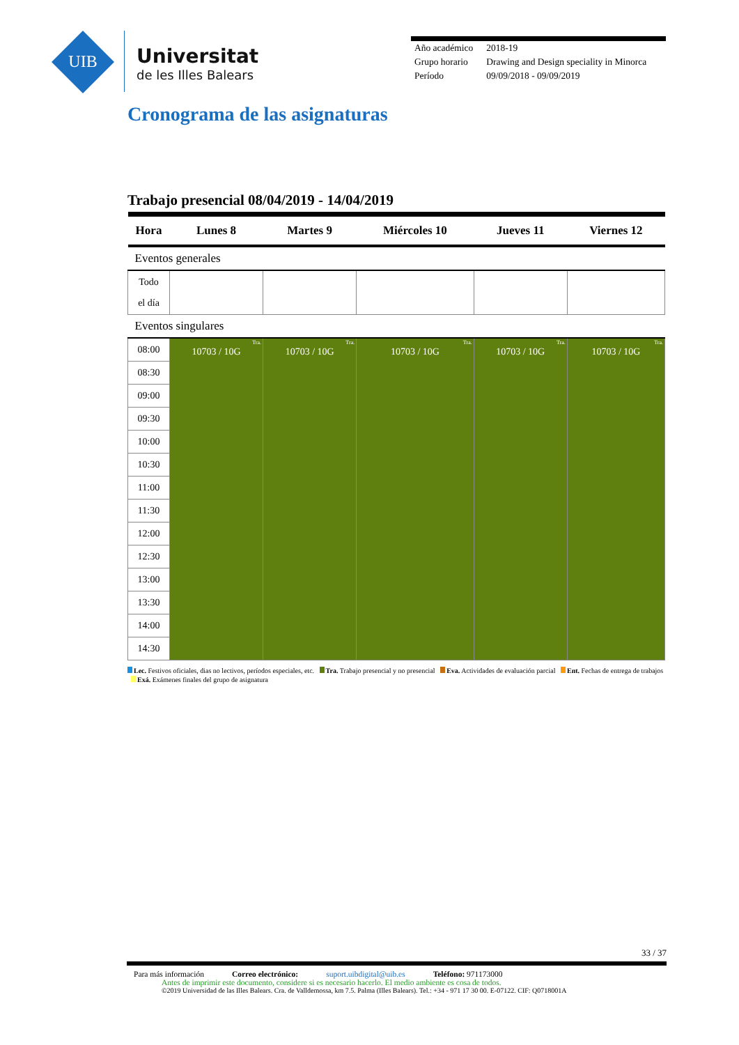UIB
Universitat
de les Illes Balears
| Año académico | 2018-19 |
| Grupo horario | Drawing and Design speciality in Minorca |
| Período | 09/09/2018 - 09/09/2019 |
Cronograma de las asignaturas
Trabajo presencial 08/04/2019 - 14/04/2019
| Hora | Lunes 8 | Martes 9 | Miércoles 10 | Jueves 11 | Viernes 12 |
| --- | --- | --- | --- | --- | --- |
| Eventos generales | | | | | |
| Todo el día | | | | | |
| Eventos singulares | | | | | |
| 08:00 | Tra. 10703 / 10G | Tra. 10703 / 10G | Tra. 10703 / 10G | Tra. 10703 / 10G | Tra. 10703 / 10G |
| 08:30 | | | | | |
| 09:00 | | | | | |
| 09:30 | | | | | |
| 10:00 | | | | | |
| 10:30 | | | | | |
| 11:00 | | | | | |
| 11:30 | | | | | |
| 12:00 | | | | | |
| 12:30 | | | | | |
| 13:00 | | | | | |
| 13:30 | | | | | |
| 14:00 | | | | | |
| 14:30 | | | | | |
Lec. Festivos oficiales, dias no lectivos, períodos especiales, etc. Tra. Trabajo presencial y no presencial Eva. Actividades de evaluación parcial Ent. Fechas de entrega de trabajos Exá. Exámenes finales del grupo de asignatura
33 / 37
Para más información Correo electrónico: suport.uibdigital@uib.es Teléfono: 971173000
Antes de imprimir este documento, considere si es necesario hacerlo. El medio ambiente es cosa de todos.
©2019 Universidad de las Illes Balears. Cra. de Valldemossa, km 7.5. Palma (Illes Balears). Tel.: +34 - 971 17 30 00. E-07122. CIF: Q0718001A